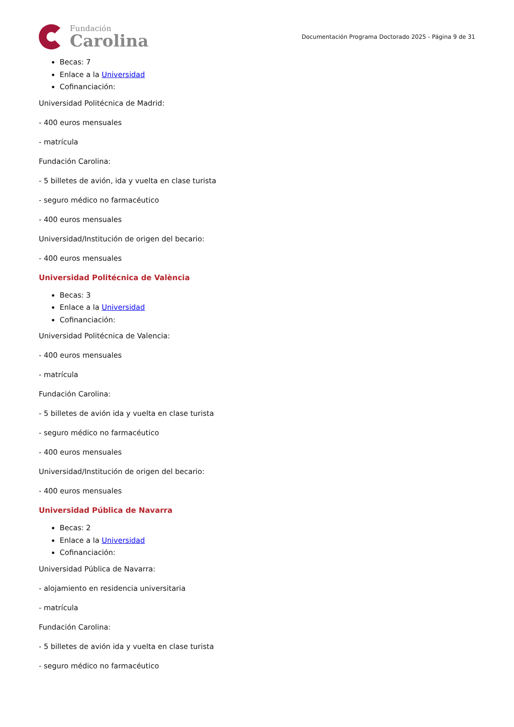Fundación
Carolina
Documentación Programa Doctorado 2025 - Página 9 de 31
Becas: 7
Enlace a la Universidad
Cofinanciación:
Universidad Politécnica de Madrid:
- 400 euros mensuales
- matrícula
Fundación Carolina:
- 5 billetes de avión, ida y vuelta en clase turista
- seguro médico no farmacéutico
- 400 euros mensuales
Universidad/Institución de origen del becario:
- 400 euros mensuales
Universidad Politécnica de València
Becas: 3
Enlace a la Universidad
Cofinanciación:
Universidad Politécnica de Valencia:
- 400 euros mensuales
- matrícula
Fundación Carolina:
- 5 billetes de avión ida y vuelta en clase turista
- seguro médico no farmacéutico
- 400 euros mensuales
Universidad/Institución de origen del becario:
- 400 euros mensuales
Universidad Pública de Navarra
Becas: 2
Enlace a la Universidad
Cofinanciación:
Universidad Pública de Navarra:
- alojamiento en residencia universitaria
- matrícula
Fundación Carolina:
- 5 billetes de avión ida y vuelta en clase turista
- seguro médico no farmacéutico